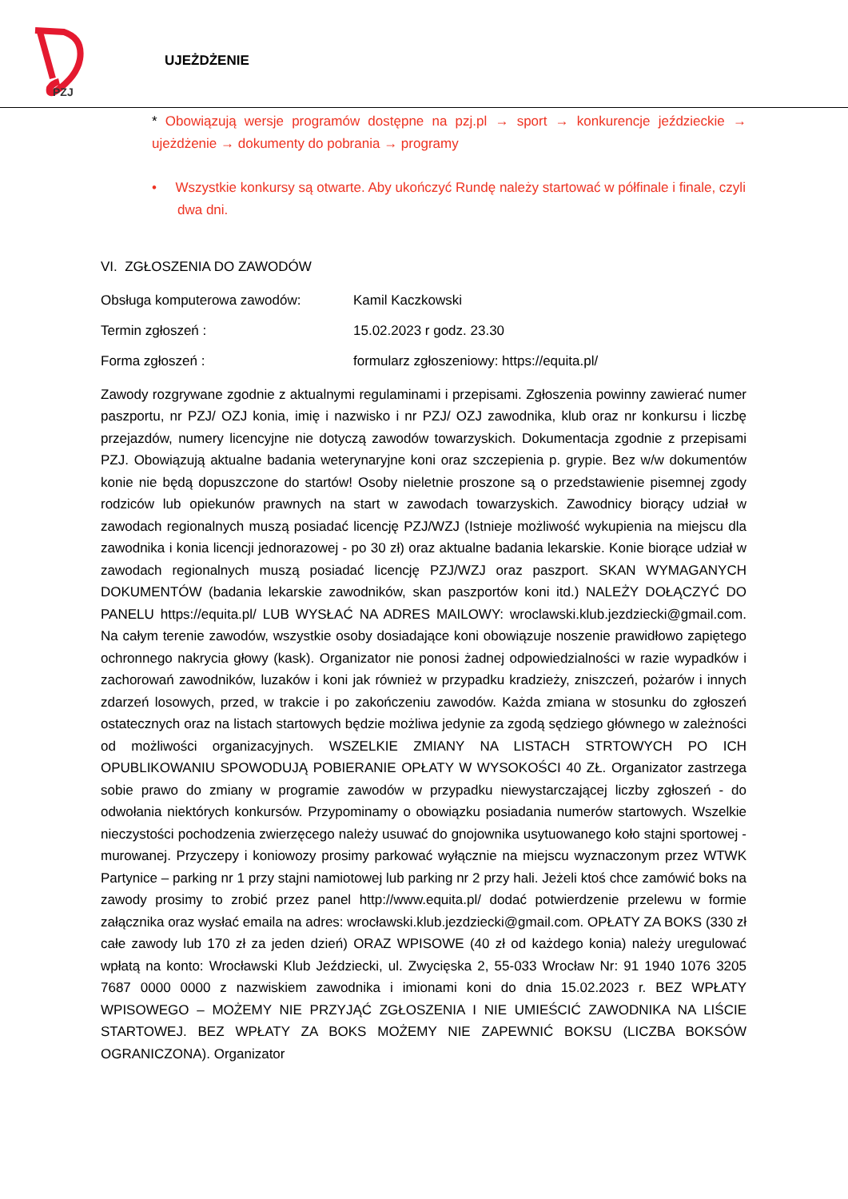PZJ
UJEŻDŻENIE
* Obowiązują wersje programów dostępne na pzj.pl → sport → konkurencje jeździeckie → ujeżdżenie → dokumenty do pobrania → programy
• Wszystkie konkursy są otwarte. Aby ukończyć Rundę należy startować w półfinale i finale, czyli dwa dni.
VI. ZGŁOSZENIA DO ZAWODÓW
Obsługa komputerowa zawodów: Kamil Kaczkowski
Termin zgłoszeń : 15.02.2023 r godz. 23.30
Forma zgłoszeń : formularz zgłoszeniowy: https://equita.pl/
Zawody rozgrywane zgodnie z aktualnymi regulaminami i przepisami. Zgłoszenia powinny zawierać numer paszportu, nr PZJ/ OZJ konia, imię i nazwisko i nr PZJ/ OZJ zawodnika, klub oraz nr konkursu i liczbę przejazdów, numery licencyjne nie dotyczą zawodów towarzyskich. Dokumentacja zgodnie z przepisami PZJ. Obowiązują aktualne badania weterynaryjne koni oraz szczepienia p. grypie. Bez w/w dokumentów konie nie będą dopuszczone do startów! Osoby nieletnie proszone są o przedstawienie pisemnej zgody rodziców lub opiekunów prawnych na start w zawodach towarzyskich. Zawodnicy biorący udział w zawodach regionalnych muszą posiadać licencję PZJ/WZJ (Istnieje możliwość wykupienia na miejscu dla zawodnika i konia licencji jednorazowej - po 30 zł) oraz aktualne badania lekarskie. Konie biorące udział w zawodach regionalnych muszą posiadać licencję PZJ/WZJ oraz paszport. SKAN WYMAGANYCH DOKUMENTÓW (badania lekarskie zawodników, skan paszportów koni itd.) NALEŻY DOŁĄCZYĆ DO PANELU https://equita.pl/ LUB WYSŁAĆ NA ADRES MAILOWY: wroclawski.klub.jezdziecki@gmail.com. Na całym terenie zawodów, wszystkie osoby dosiadające koni obowiązuje noszenie prawidłowo zapiętego ochronnego nakrycia głowy (kask). Organizator nie ponosi żadnej odpowiedzialności w razie wypadków i zachorowań zawodników, luzaków i koni jak również w przypadku kradzieży, zniszczeń, pożarów i innych zdarzeń losowych, przed, w trakcie i po zakończeniu zawodów. Każda zmiana w stosunku do zgłoszeń ostatecznych oraz na listach startowych będzie możliwa jedynie za zgodą sędziego głównego w zależności od możliwości organizacyjnych. WSZELKIE ZMIANY NA LISTACH STRTOWYCH PO ICH OPUBLIKOWANIU SPOWODUJĄ POBIERANIE OPŁATY W WYSOKOŚCI 40 ZŁ. Organizator zastrzega sobie prawo do zmiany w programie zawodów w przypadku niewystarczającej liczby zgłoszeń - do odwołania niektórych konkursów. Przypominamy o obowiązku posiadania numerów startowych. Wszelkie nieczystości pochodzenia zwierzęcego należy usuwać do gnojownika usytuowanego koło stajni sportowej - murowanej. Przyczepy i koniowozy prosimy parkować wyłącznie na miejscu wyznaczonym przez WTWK Partynice – parking nr 1 przy stajni namiotowej lub parking nr 2 przy hali. Jeżeli ktoś chce zamówić boks na zawody prosimy to zrobić przez panel http://www.equita.pl/ dodać potwierdzenie przelewu w formie załącznika oraz wysłać emaila na adres: wrocławski.klub.jezdziecki@gmail.com. OPŁATY ZA BOKS (330 zł całe zawody lub 170 zł za jeden dzień) ORAZ WPISOWE (40 zł od każdego konia) należy uregulować wpłatą na konto: Wrocławski Klub Jeździecki, ul. Zwycięska 2, 55-033 Wrocław Nr: 91 1940 1076 3205 7687 0000 0000 z nazwiskiem zawodnika i imionami koni do dnia 15.02.2023 r. BEZ WPŁATY WPISOWEGO – MOŻEMY NIE PRZYJĄĆ ZGŁOSZENIA I NIE UMIEŚCIĆ ZAWODNIKA NA LIŚCIE STARTOWEJ. BEZ WPŁATY ZA BOKS MOŻEMY NIE ZAPEWNIĆ BOKSU (LICZBA BOKSÓW OGRANICZONA). Organizator